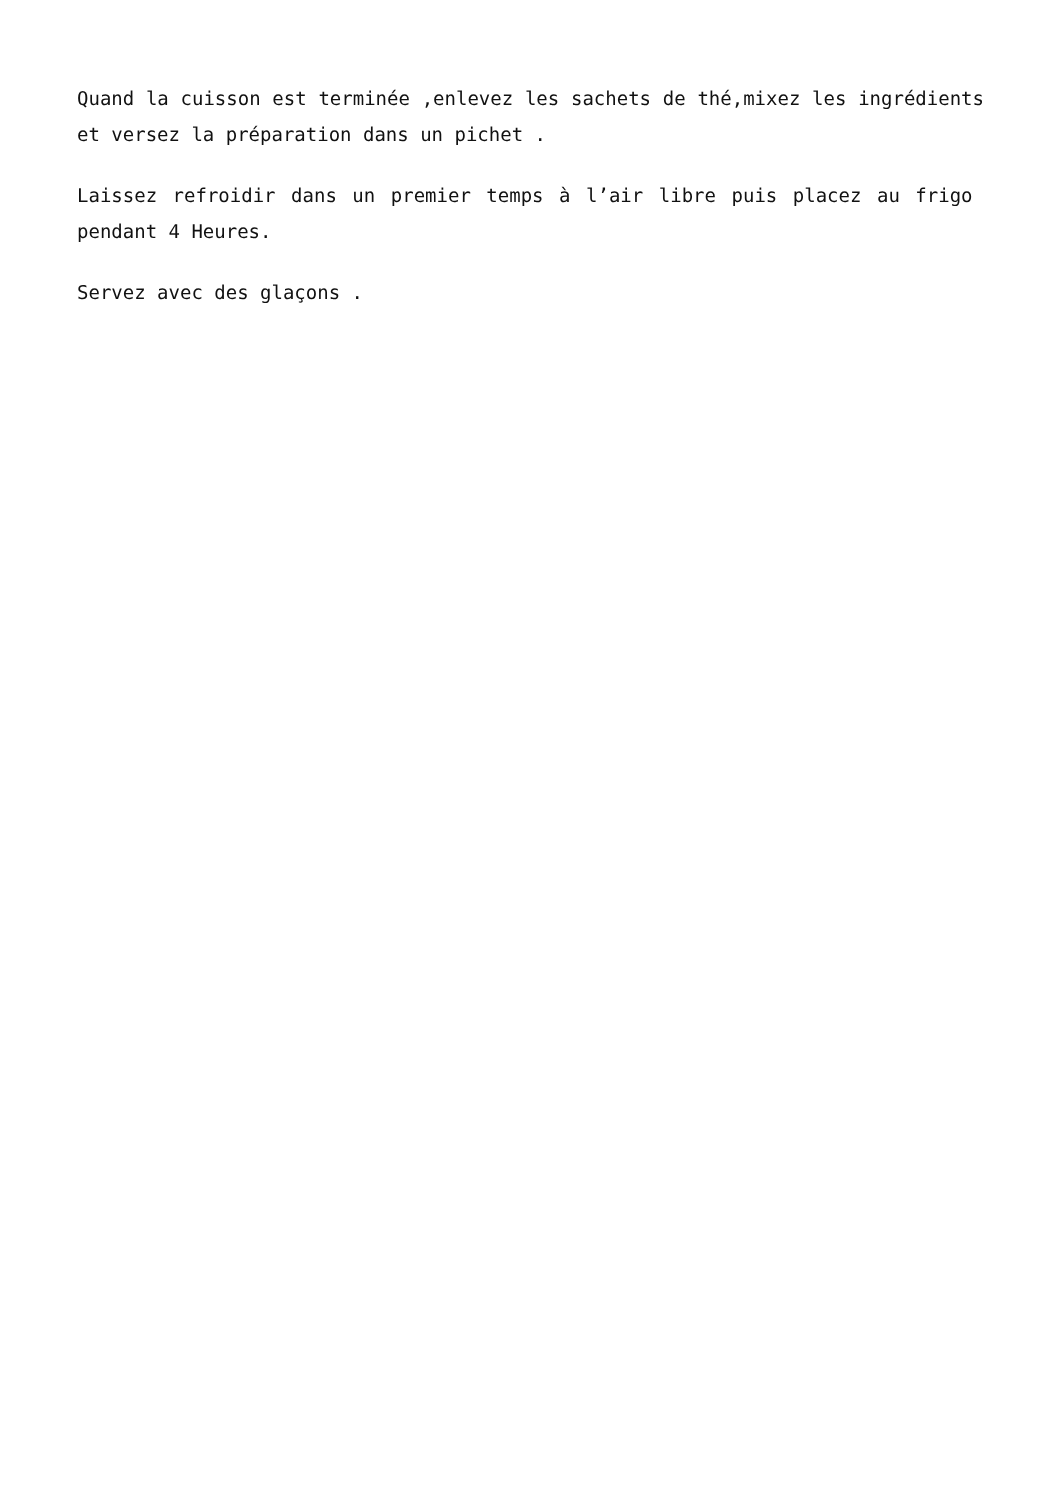Quand la cuisson est terminée ,enlevez les sachets de thé,mixez les ingrédients et versez la préparation dans un pichet .
Laissez refroidir dans un premier temps à l’air libre puis placez au frigo pendant 4 Heures.
Servez avec des glaçons .